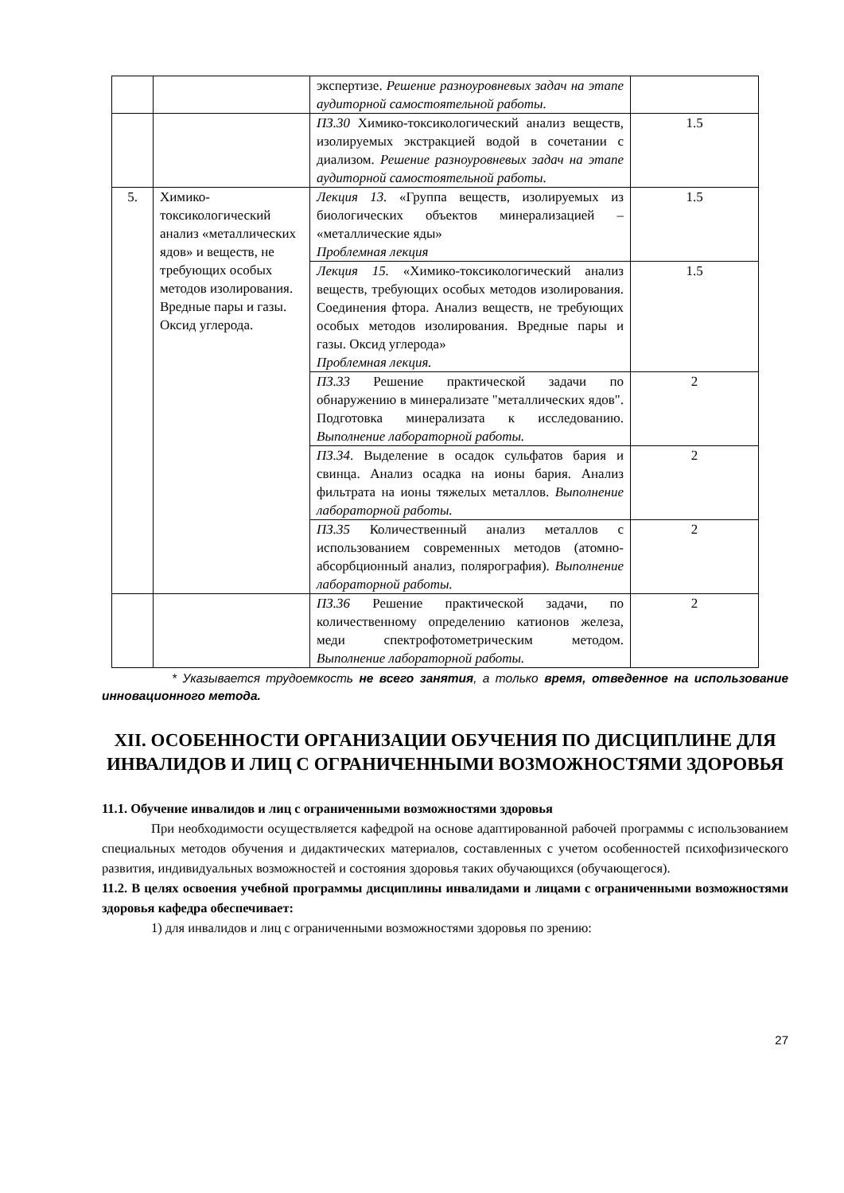| | | экспертизе. Решение разноуровневых задач на этапе аудиторной самостоятельной работы. | |
| | | ПЗ.30 Химико-токсикологический анализ веществ, изолируемых экстракцией водой в сочетании с диализом. Решение разноуровневых задач на этапе аудиторной самостоятельной работы. | 1.5 |
| 5. | Химико-токсикологический анализ «металлических ядов» и веществ, не требующих особых методов изолирования. Вредные пары и газы. Оксид углерода. | Лекция 13. «Группа веществ, изолируемых из биологических объектов минерализацией – «металлические яды» Проблемная лекция | 1.5 |
| | | Лекция 15. «Химико-токсикологический анализ веществ, требующих особых методов изолирования. Соединения фтора. Анализ веществ, не требующих особых методов изолирования. Вредные пары и газы. Оксид углерода» Проблемная лекция. | 1.5 |
| | | ПЗ.33 Решение практической задачи по обнаружению в минерализате "металлических ядов". Подготовка минерализата к исследованию. Выполнение лабораторной работы. | 2 |
| | | ПЗ.34 . Выделение в осадок сульфатов бария и свинца. Анализ осадка на ионы бария. Анализ фильтрата на ионы тяжелых металлов. Выполнение лабораторной работы. | 2 |
| | | ПЗ.35 Количественный анализ металлов с использованием современных методов (атомно-абсорбционный анализ, полярография). Выполнение лабораторной работы. | 2 |
| | | ПЗ.36 Решение практической задачи, по количественному определению катионов железа, меди спектрофотометрическим методом. Выполнение лабораторной работы. | 2 |
* Указывается трудоемкость не всего занятия, а только время, отведенное на использование инновационного метода.
XII. ОСОБЕННОСТИ ОРГАНИЗАЦИИ ОБУЧЕНИЯ ПО ДИСЦИПЛИНЕ ДЛЯ ИНВАЛИДОВ И ЛИЦ С ОГРАНИЧЕННЫМИ ВОЗМОЖНОСТЯМИ ЗДОРОВЬЯ
11.1. Обучение инвалидов и лиц с ограниченными возможностями здоровья
При необходимости осуществляется кафедрой на основе адаптированной рабочей программы с использованием специальных методов обучения и дидактических материалов, составленных с учетом особенностей психофизического развития, индивидуальных возможностей и состояния здоровья таких обучающихся (обучающегося).
11.2. В целях освоения учебной программы дисциплины инвалидами и лицами с ограниченными возможностями здоровья кафедра обеспечивает:
1) для инвалидов и лиц с ограниченными возможностями здоровья по зрению:
27